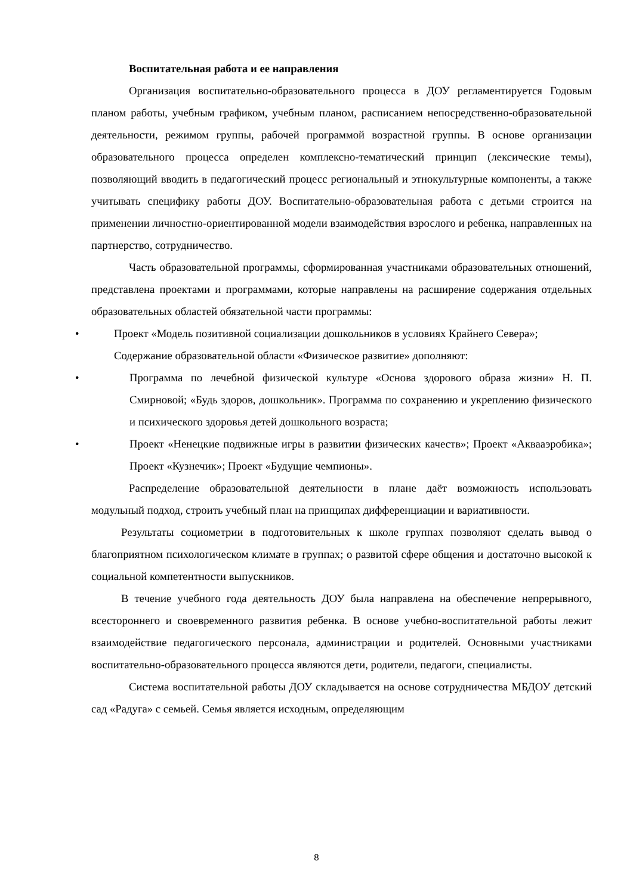Воспитательная работа и ее направления
Организация воспитательно-образовательного процесса в ДОУ регламентируется Годовым планом работы, учебным графиком, учебным планом, расписанием непосредственно-образовательной деятельности, режимом группы, рабочей программой возрастной группы. В основе организации образовательного процесса определен комплексно-тематический принцип (лексические темы), позволяющий вводить в педагогический процесс региональный и этнокультурные компоненты, а также учитывать специфику работы ДОУ. Воспитательно-образовательная работа с детьми строится на применении личностно-ориентированной модели взаимодействия взрослого и ребенка, направленных на партнерство, сотрудничество.
Часть образовательной программы, сформированная участниками образовательных отношений, представлена проектами и программами, которые направлены на расширение содержания отдельных образовательных областей обязательной части программы:
• Проект «Модель позитивной социализации дошкольников в условиях Крайнего Севера»;
Содержание образовательной области «Физическое развитие» дополняют:
• Программа по лечебной физической культуре «Основа здорового образа жизни» Н. П. Смирновой; «Будь здоров, дошкольник». Программа по сохранению и укреплению физического и психического здоровья детей дошкольного возраста;
• Проект «Ненецкие подвижные игры в развитии физических качеств»; Проект «Аквааэробика»; Проект «Кузнечик»; Проект «Будущие чемпионы».
Распределение образовательной деятельности в плане даёт возможность использовать модульный подход, строить учебный план на принципах дифференциации и вариативности.
Результаты социометрии в подготовительных к школе группах позволяют сделать вывод о благоприятном психологическом климате в группах; о развитой сфере общения и достаточно высокой к социальной компетентности выпускников.
В течение учебного года деятельность ДОУ была направлена на обеспечение непрерывного, всестороннего и своевременного развития ребенка. В основе учебно-воспитательной работы лежит взаимодействие педагогического персонала, администрации и родителей. Основными участниками воспитательно-образовательного процесса являются дети, родители, педагоги, специалисты.
Система воспитательной работы ДОУ складывается на основе сотрудничества МБДОУ детский сад «Радуга» с семьей. Семья является исходным, определяющим
8